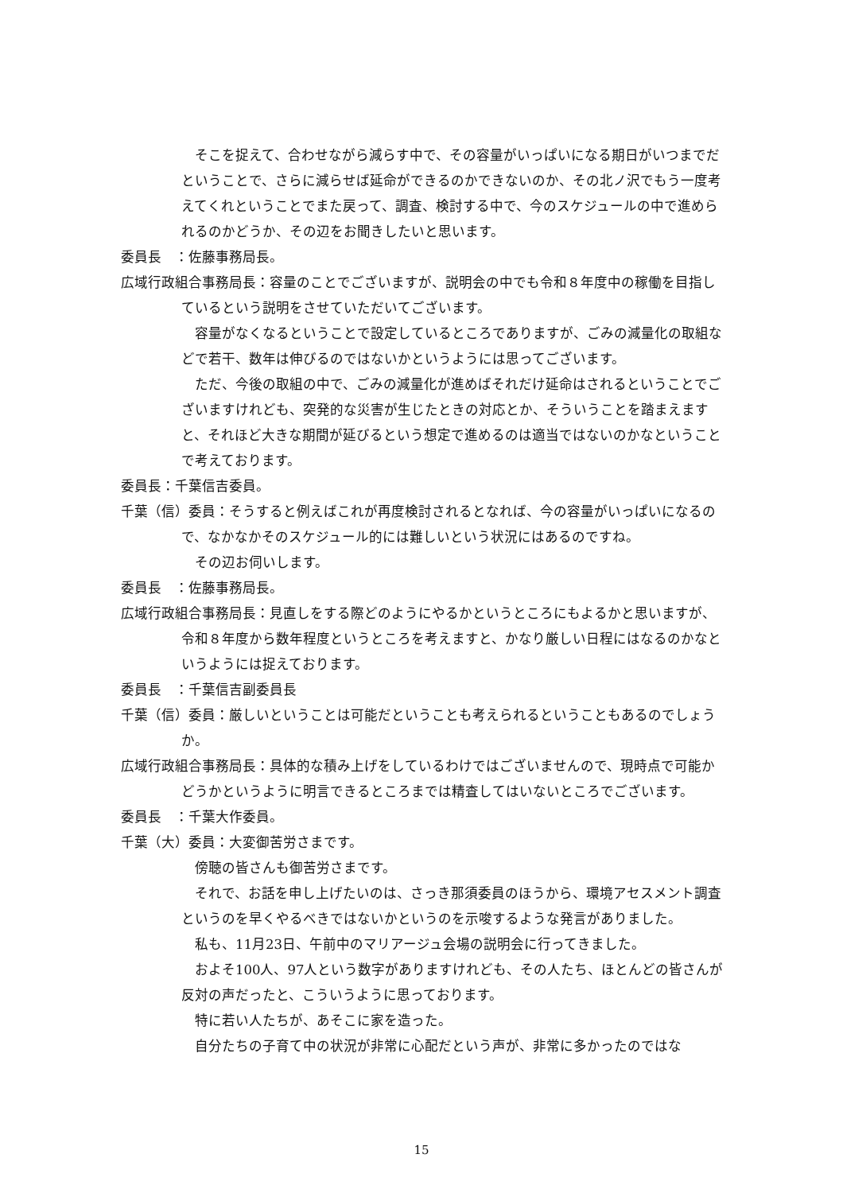そこを捉えて、合わせながら減らす中で、その容量がいっぱいになる期日がいつまでだということで、さらに減らせば延命ができるのかできないのか、その北ノ沢でもう一度考えてくれということでまた戻って、調査、検討する中で、今のスケジュールの中で進められるのかどうか、その辺をお聞きしたいと思います。
委員長　：佐藤事務局長。
広域行政組合事務局長：容量のことでございますが、説明会の中でも令和８年度中の稼働を目指しているという説明をさせていただいてございます。
　容量がなくなるということで設定しているところでありますが、ごみの減量化の取組などで若干、数年は伸びるのではないかというようには思ってございます。
　ただ、今後の取組の中で、ごみの減量化が進めばそれだけ延命はされるということでございますけれども、突発的な災害が生じたときの対応とか、そういうことを踏まえますと、それほど大きな期間が延びるという想定で進めるのは適当ではないのかなということで考えております。
委員長：千葉信吉委員。
千葉（信）委員：そうすると例えばこれが再度検討されるとなれば、今の容量がいっぱいになるので、なかなかそのスケジュール的には難しいという状況にはあるのですね。
　その辺お伺いします。
委員長　：佐藤事務局長。
広域行政組合事務局長：見直しをする際どのようにやるかというところにもよるかと思いますが、令和８年度から数年程度というところを考えますと、かなり厳しい日程にはなるのかなというようには捉えております。
委員長　：千葉信吉副委員長
千葉（信）委員：厳しいということは可能だということも考えられるということもあるのでしょうか。
広域行政組合事務局長：具体的な積み上げをしているわけではございませんので、現時点で可能かどうかというように明言できるところまでは精査してはいないところでございます。
委員長　：千葉大作委員。
千葉（大）委員：大変御苦労さまです。
　傍聴の皆さんも御苦労さまです。
　それで、お話を申し上げたいのは、さっき那須委員のほうから、環境アセスメント調査というのを早くやるべきではないかというのを示唆するような発言がありました。
　私も、11月23日、午前中のマリアージュ会場の説明会に行ってきました。
　およそ100人、97人という数字がありますけれども、その人たち、ほとんどの皆さんが反対の声だったと、こういうように思っております。
　特に若い人たちが、あそこに家を造った。
　自分たちの子育て中の状況が非常に心配だという声が、非常に多かったのではな
15